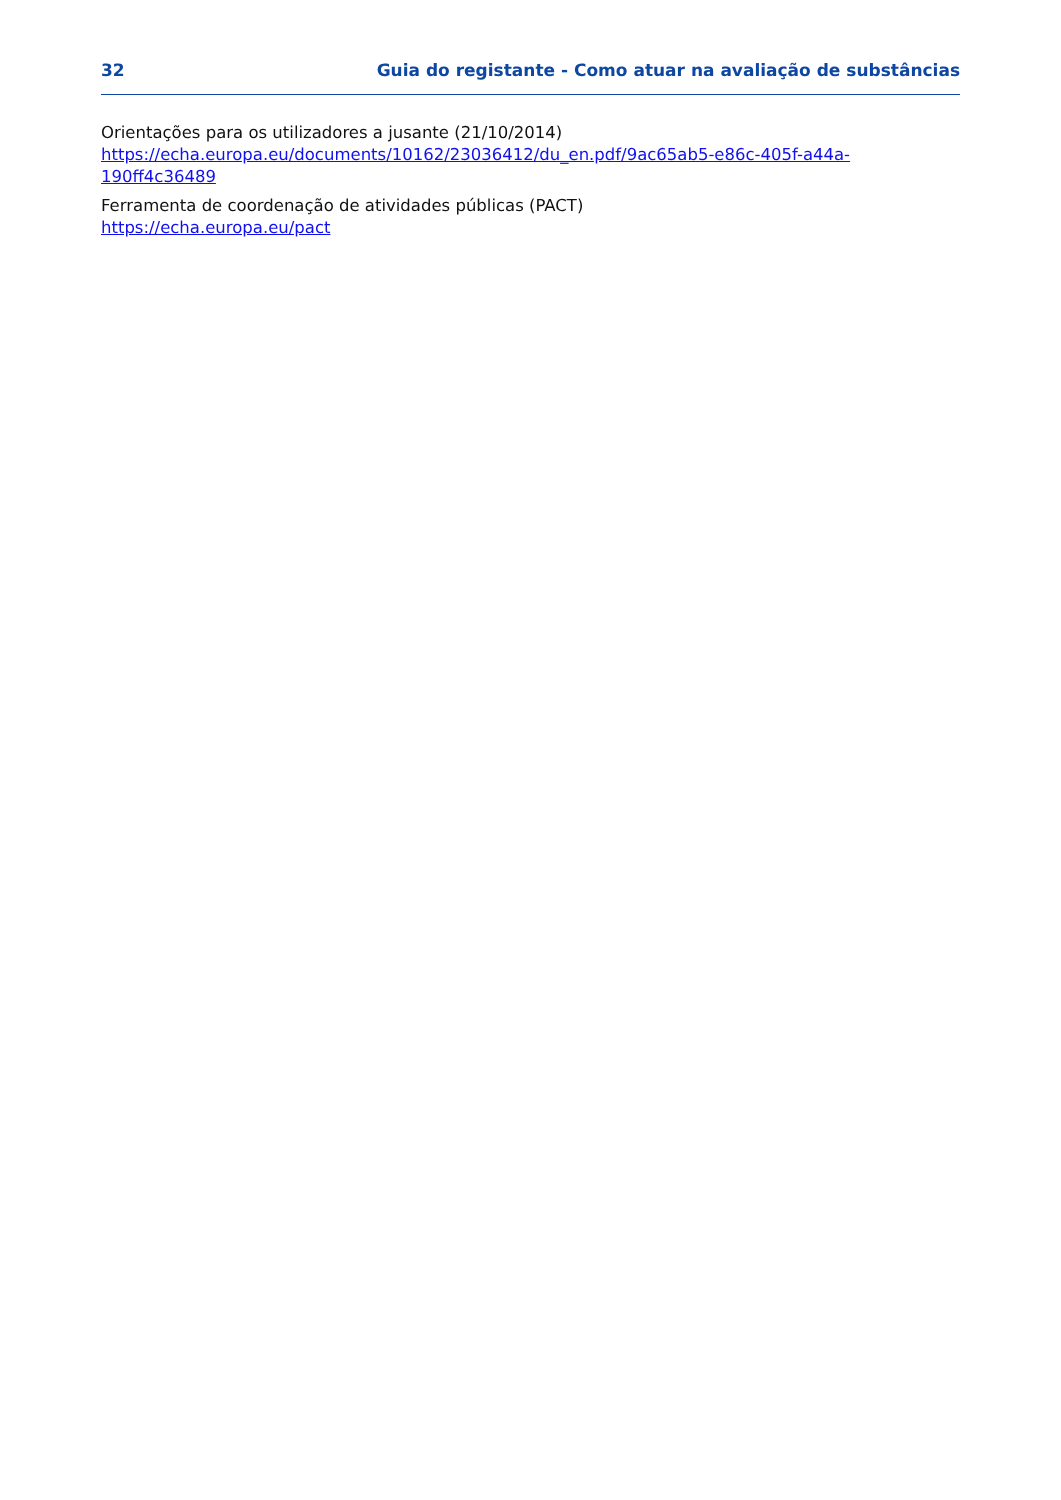32 Guia do registante - Como atuar na avaliação de substâncias
Orientações para os utilizadores a jusante (21/10/2014)
https://echa.europa.eu/documents/10162/23036412/du_en.pdf/9ac65ab5-e86c-405f-a44a-190ff4c36489
Ferramenta de coordenação de atividades públicas (PACT)
https://echa.europa.eu/pact